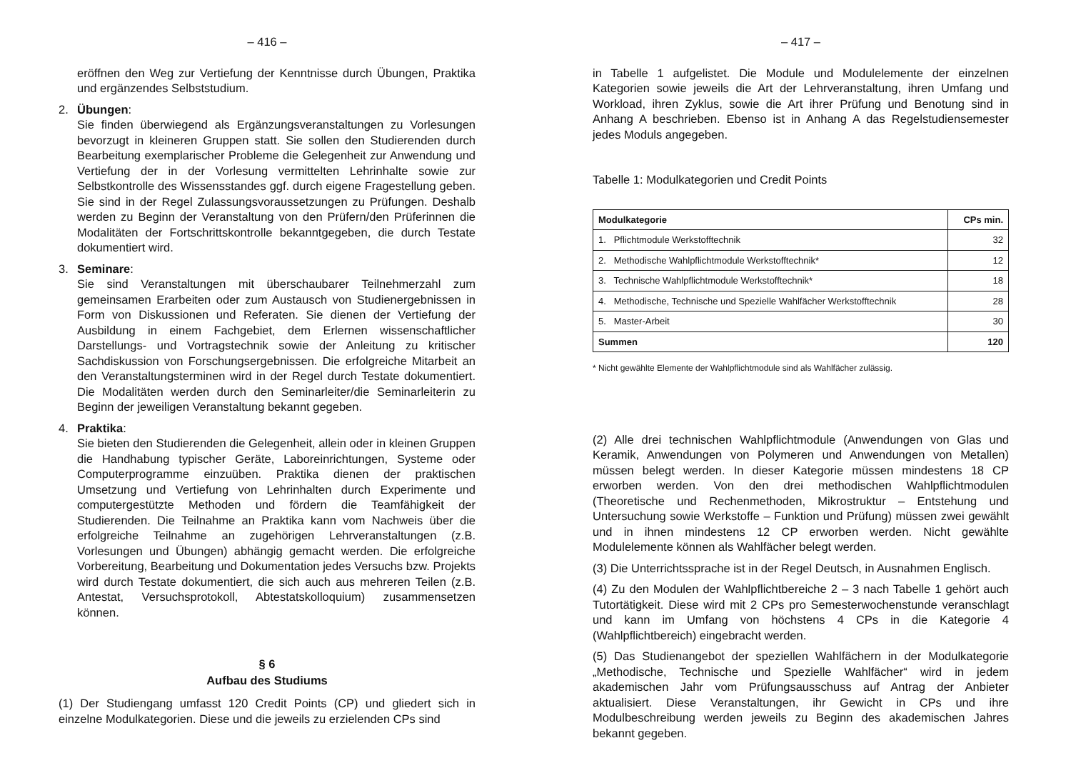– 416 –
eröffnen den Weg zur Vertiefung der Kenntnisse durch Übungen, Praktika und ergänzendes Selbststudium.
2. Übungen:
Sie finden überwiegend als Ergänzungsveranstaltungen zu Vorlesungen bevorzugt in kleineren Gruppen statt. Sie sollen den Studierenden durch Bearbeitung exemplarischer Probleme die Gelegenheit zur Anwendung und Vertiefung der in der Vorlesung vermittelten Lehrinhalte sowie zur Selbstkontrolle des Wissensstandes ggf. durch eigene Fragestellung geben. Sie sind in der Regel Zulassungsvoraussetzungen zu Prüfungen. Deshalb werden zu Beginn der Veranstaltung von den Prüfern/den Prüferinnen die Modalitäten der Fortschrittskontrolle bekanntgegeben, die durch Testate dokumentiert wird.
3. Seminare:
Sie sind Veranstaltungen mit überschaubarer Teilnehmerzahl zum gemeinsamen Erarbeiten oder zum Austausch von Studienergebnissen in Form von Diskussionen und Referaten. Sie dienen der Vertiefung der Ausbildung in einem Fachgebiet, dem Erlernen wissenschaftlicher Darstellungs- und Vortragstechnik sowie der Anleitung zu kritischer Sachdiskussion von Forschungsergebnissen. Die erfolgreiche Mitarbeit an den Veranstaltungsterminen wird in der Regel durch Testate dokumentiert. Die Modalitäten werden durch den Seminarleiter/die Seminarleiterin zu Beginn der jeweiligen Veranstaltung bekannt gegeben.
4. Praktika:
Sie bieten den Studierenden die Gelegenheit, allein oder in kleinen Gruppen die Handhabung typischer Geräte, Laboreinrichtungen, Systeme oder Computerprogramme einzuüben. Praktika dienen der praktischen Umsetzung und Vertiefung von Lehrinhalten durch Experimente und computergestützte Methoden und fördern die Teamfähigkeit der Studierenden. Die Teilnahme an Praktika kann vom Nachweis über die erfolgreiche Teilnahme an zugehörigen Lehrveranstaltungen (z.B. Vorlesungen und Übungen) abhängig gemacht werden. Die erfolgreiche Vorbereitung, Bearbeitung und Dokumentation jedes Versuchs bzw. Projekts wird durch Testate dokumentiert, die sich auch aus mehreren Teilen (z.B. Antestat, Versuchsprotokoll, Abtestatskolloquium) zusammensetzen können.
§ 6
Aufbau des Studiums
(1) Der Studiengang umfasst 120 Credit Points (CP) und gliedert sich in einzelne Modulkategorien. Diese und die jeweils zu erzielenden CPs sind
– 417 –
in Tabelle 1 aufgelistet. Die Module und Modulelemente der einzelnen Kategorien sowie jeweils die Art der Lehrveranstaltung, ihren Umfang und Workload, ihren Zyklus, sowie die Art ihrer Prüfung und Benotung sind in Anhang A beschrieben. Ebenso ist in Anhang A das Regelstudiensemester jedes Moduls angegeben.
Tabelle 1: Modulkategorien und Credit Points
| Modulkategorie | CPs min. |
| --- | --- |
| 1. Pflichtmodule Werkstofftechnik | 32 |
| 2. Methodische Wahlpflichtmodule Werkstofftechnik* | 12 |
| 3. Technische Wahlpflichtmodule Werkstofftechnik* | 18 |
| 4. Methodische, Technische und Spezielle Wahlfächer Werkstofftechnik | 28 |
| 5. Master-Arbeit | 30 |
| Summen | 120 |
* Nicht gewählte Elemente der Wahlpflichtmodule sind als Wahlfächer zulässig.
(2) Alle drei technischen Wahlpflichtmodule (Anwendungen von Glas und Keramik, Anwendungen von Polymeren und Anwendungen von Metallen) müssen belegt werden. In dieser Kategorie müssen mindestens 18 CP erworben werden. Von den drei methodischen Wahlpflichtmodulen (Theoretische und Rechenmethoden, Mikrostruktur – Entstehung und Untersuchung sowie Werkstoffe – Funktion und Prüfung) müssen zwei gewählt und in ihnen mindestens 12 CP erworben werden. Nicht gewählte Modulelemente können als Wahlfächer belegt werden.
(3) Die Unterrichtssprache ist in der Regel Deutsch, in Ausnahmen Englisch.
(4) Zu den Modulen der Wahlpflichtbereiche 2 – 3 nach Tabelle 1 gehört auch Tutortätigkeit. Diese wird mit 2 CPs pro Semesterwochenstunde veranschlagt und kann im Umfang von höchstens 4 CPs in die Kategorie 4 (Wahlpflichtbereich) eingebracht werden.
(5) Das Studienangebot der speziellen Wahlfächern in der Modulkategorie „Methodische, Technische und Spezielle Wahlfächer“ wird in jedem akademischen Jahr vom Prüfungsausschuss auf Antrag der Anbieter aktualisiert. Diese Veranstaltungen, ihr Gewicht in CPs und ihre Modulbeschreibung werden jeweils zu Beginn des akademischen Jahres bekannt gegeben.